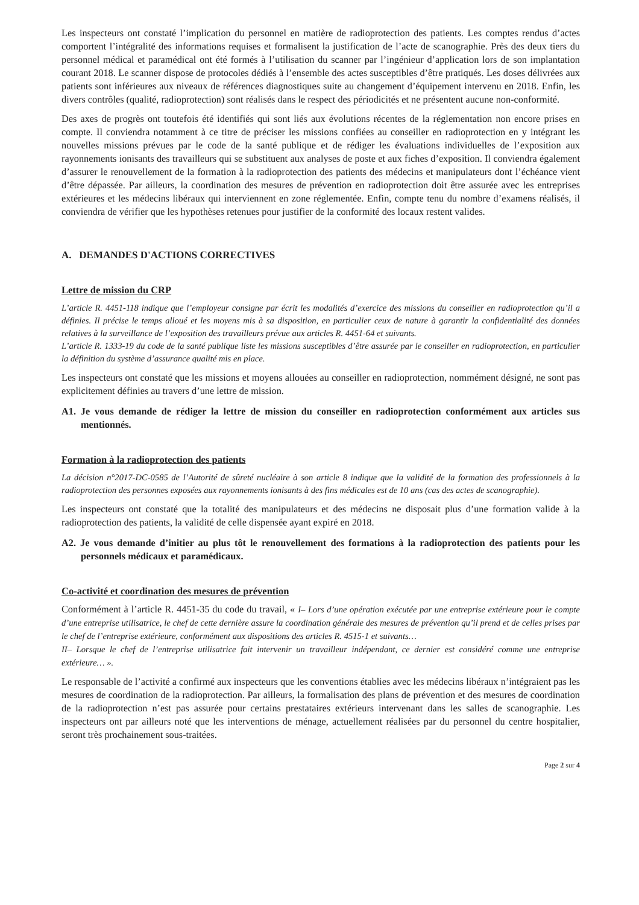Les inspecteurs ont constaté l’implication du personnel en matière de radioprotection des patients. Les comptes rendus d’actes comportent l’intégralité des informations requises et formalisent la justification de l’acte de scanographie. Près des deux tiers du personnel médical et paramédical ont été formés à l’utilisation du scanner par l’ingénieur d’application lors de son implantation courant 2018. Le scanner dispose de protocoles dédiés à l’ensemble des actes susceptibles d’être pratiqués. Les doses délivrées aux patients sont inférieures aux niveaux de références diagnostiques suite au changement d’équipement intervenu en 2018. Enfin, les divers contrôles (qualité, radioprotection) sont réalisés dans le respect des périodicités et ne présentent aucune non-conformité.
Des axes de progrès ont toutefois été identifiés qui sont liés aux évolutions récentes de la réglementation non encore prises en compte. Il conviendra notamment à ce titre de préciser les missions confiées au conseiller en radioprotection en y intégrant les nouvelles missions prévues par le code de la santé publique et de rédiger les évaluations individuelles de l’exposition aux rayonnements ionisants des travailleurs qui se substituent aux analyses de poste et aux fiches d’exposition. Il conviendra également d’assurer le renouvellement de la formation à la radioprotection des patients des médecins et manipulateurs dont l’échéance vient d’être dépassée. Par ailleurs, la coordination des mesures de prévention en radioprotection doit être assurée avec les entreprises extérieures et les médecins libéraux qui interviennent en zone réglementée. Enfin, compte tenu du nombre d’examens réalisés, il conviendra de vérifier que les hypothèses retenues pour justifier de la conformité des locaux restent valides.
A. DEMANDES D'ACTIONS CORRECTIVES
Lettre de mission du CRP
L’article R. 4451-118 indique que l’employeur consigne par écrit les modalités d’exercice des missions du conseiller en radioprotection qu’il a définies. Il précise le temps alloué et les moyens mis à sa disposition, en particulier ceux de nature à garantir la confidentialité des données relatives à la surveillance de l’exposition des travailleurs prévue aux articles R. 4451-64 et suivants.
L’article R. 1333-19 du code de la santé publique liste les missions susceptibles d’être assurée par le conseiller en radioprotection, en particulier la définition du système d’assurance qualité mis en place.
Les inspecteurs ont constaté que les missions et moyens allouées au conseiller en radioprotection, nommément désigné, ne sont pas explicitement définies au travers d’une lettre de mission.
A1. Je vous demande de rédiger la lettre de mission du conseiller en radioprotection conformément aux articles sus mentionnés.
Formation à la radioprotection des patients
La décision n°2017-DC-0585 de l’Autorité de sûreté nucléaire à son article 8 indique que la validité de la formation des professionnels à la radioprotection des personnes exposées aux rayonnements ionisants à des fins médicales est de 10 ans (cas des actes de scanographie).
Les inspecteurs ont constaté que la totalité des manipulateurs et des médecins ne disposait plus d’une formation valide à la radioprotection des patients, la validité de celle dispensée ayant expiré en 2018.
A2. Je vous demande d’initier au plus tôt le renouvellement des formations à la radioprotection des patients pour les personnels médicaux et paramédicaux.
Co-activité et coordination des mesures de prévention
Conformément à l’article R. 4451-35 du code du travail, « I– Lors d’une opération exécutée par une entreprise extérieure pour le compte d’une entreprise utilisatrice, le chef de cette dernière assure la coordination générale des mesures de prévention qu’il prend et de celles prises par le chef de l’entreprise extérieure, conformément aux dispositions des articles R. 4515-1 et suivants…
II– Lorsque le chef de l’entreprise utilisatrice fait intervenir un travailleur indépendant, ce dernier est considéré comme une entreprise extérieure… ».
Le responsable de l’activité a confirmé aux inspecteurs que les conventions établies avec les médecins libéraux n’intégraient pas les mesures de coordination de la radioprotection. Par ailleurs, la formalisation des plans de prévention et des mesures de coordination de la radioprotection n’est pas assurée pour certains prestataires extérieurs intervenant dans les salles de scanographie. Les inspecteurs ont par ailleurs noté que les interventions de ménage, actuellement réalisées par du personnel du centre hospitalier, seront très prochainement sous-traitées.
Page 2 sur 4